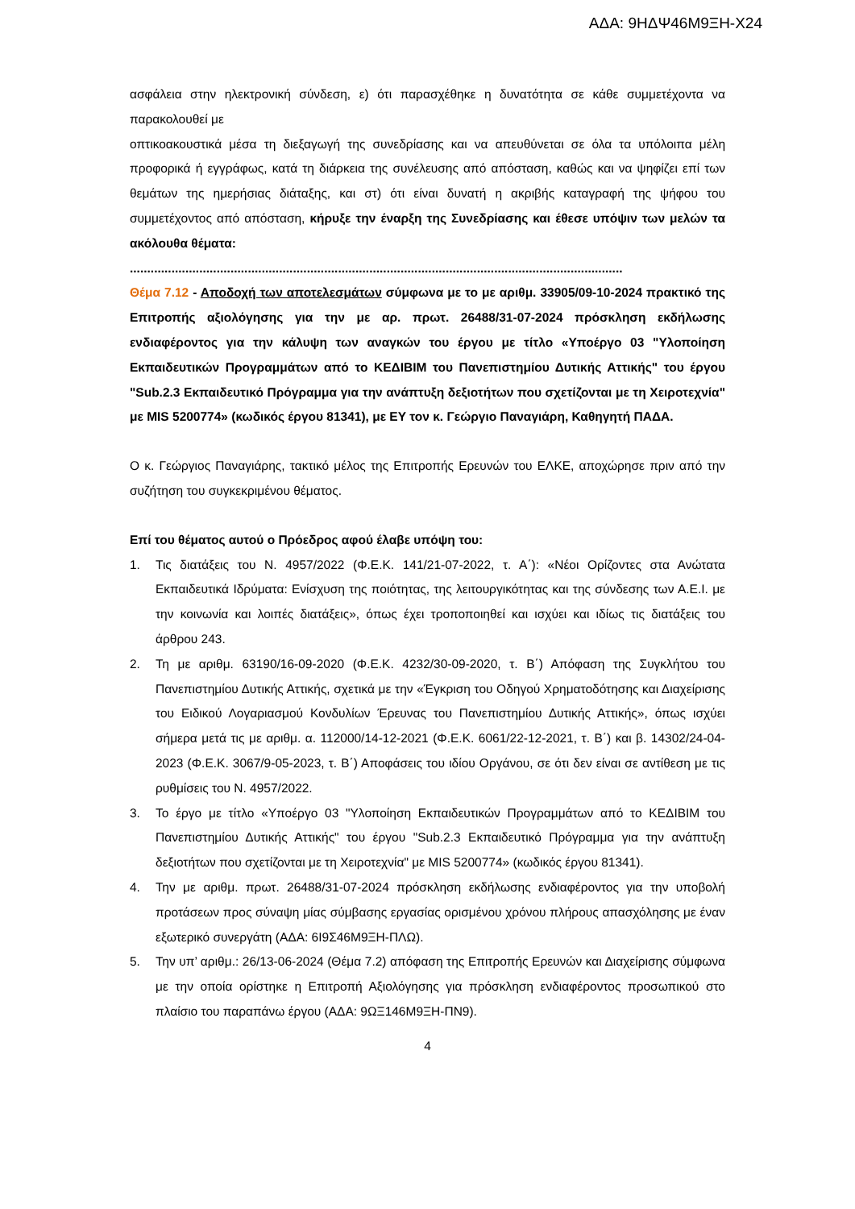ΑΔΑ: 9ΗΔΨ46Μ9ΞΗ-Χ24
ασφάλεια στην ηλεκτρονική σύνδεση, ε) ότι παρασχέθηκε η δυνατότητα σε κάθε συμμετέχοντα να παρακολουθεί με
οπτικοακουστικά μέσα τη διεξαγωγή της συνεδρίασης και να απευθύνεται σε όλα τα υπόλοιπα μέλη προφορικά ή εγγράφως, κατά τη διάρκεια της συνέλευσης από απόσταση, καθώς και να ψηφίζει επί των θεμάτων της ημερήσιας διάταξης, και στ) ότι είναι δυνατή η ακριβής καταγραφή της ψήφου του συμμετέχοντος από απόσταση, κήρυξε την έναρξη της Συνεδρίασης και έθεσε υπόψιν των μελών τα ακόλουθα θέματα:
..............................................................................................................................................
Θέμα 7.12 - Αποδοχή των αποτελεσμάτων σύμφωνα με το με αριθμ. 33905/09-10-2024 πρακτικό της Επιτροπής αξιολόγησης για την με αρ. πρωτ. 26488/31-07-2024 πρόσκληση εκδήλωσης ενδιαφέροντος για την κάλυψη των αναγκών του έργου με τίτλο «Υποέργο 03 "Υλοποίηση Εκπαιδευτικών Προγραμμάτων από το ΚΕΔΙΒΙΜ του Πανεπιστημίου Δυτικής Αττικής" του έργου "Sub.2.3 Εκπαιδευτικό Πρόγραμμα για την ανάπτυξη δεξιοτήτων που σχετίζονται με τη Χειροτεχνία" με MIS 5200774» (κωδικός έργου 81341), με ΕΥ τον κ. Γεώργιο Παναγιάρη, Καθηγητή ΠΑΔΑ.
Ο κ. Γεώργιος Παναγιάρης, τακτικό μέλος της Επιτροπής Ερευνών του ΕΛΚΕ, αποχώρησε πριν από την συζήτηση του συγκεκριμένου θέματος.
Επί του θέματος αυτού ο Πρόεδρος αφού έλαβε υπόψη του:
1. Τις διατάξεις του Ν. 4957/2022 (Φ.Ε.Κ. 141/21-07-2022, τ. Α΄): «Νέοι Ορίζοντες στα Ανώτατα Εκπαιδευτικά Ιδρύματα: Ενίσχυση της ποιότητας, της λειτουργικότητας και της σύνδεσης των Α.Ε.Ι. με την κοινωνία και λοιπές διατάξεις», όπως έχει τροποποιηθεί και ισχύει και ιδίως τις διατάξεις του άρθρου 243.
2. Τη με αριθμ. 63190/16-09-2020 (Φ.Ε.Κ. 4232/30-09-2020, τ. Β΄) Απόφαση της Συγκλήτου του Πανεπιστημίου Δυτικής Αττικής, σχετικά με την «Έγκριση του Οδηγού Χρηματοδότησης και Διαχείρισης του Ειδικού Λογαριασμού Κονδυλίων Έρευνας του Πανεπιστημίου Δυτικής Αττικής», όπως ισχύει σήμερα μετά τις με αριθμ. α. 112000/14-12-2021 (Φ.Ε.Κ. 6061/22-12-2021, τ. Β΄) και β. 14302/24-04-2023 (Φ.Ε.Κ. 3067/9-05-2023, τ. Β΄) Αποφάσεις του ιδίου Οργάνου, σε ότι δεν είναι σε αντίθεση με τις ρυθμίσεις του Ν. 4957/2022.
3. Το έργο με τίτλο «Υποέργο 03 "Υλοποίηση Εκπαιδευτικών Προγραμμάτων από το ΚΕΔΙΒΙΜ του Πανεπιστημίου Δυτικής Αττικής" του έργου "Sub.2.3 Εκπαιδευτικό Πρόγραμμα για την ανάπτυξη δεξιοτήτων που σχετίζονται με τη Χειροτεχνία" με MIS 5200774» (κωδικός έργου 81341).
4. Την με αριθμ. πρωτ. 26488/31-07-2024 πρόσκληση εκδήλωσης ενδιαφέροντος για την υποβολή προτάσεων προς σύναψη μίας σύμβασης εργασίας ορισμένου χρόνου πλήρους απασχόλησης με έναν εξωτερικό συνεργάτη (ΑΔΑ: 6Ι9Σ46Μ9ΞΗ-ΠΛΩ).
5. Την υπ’ αριθμ.: 26/13-06-2024 (Θέμα 7.2) απόφαση της Επιτροπής Ερευνών και Διαχείρισης σύμφωνα με την οποία ορίστηκε η Επιτροπή Αξιολόγησης για πρόσκληση ενδιαφέροντος προσωπικού στο πλαίσιο του παραπάνω έργου (ΑΔΑ: 9ΩΞ146Μ9ΞΗ-ΠΝ9).
4